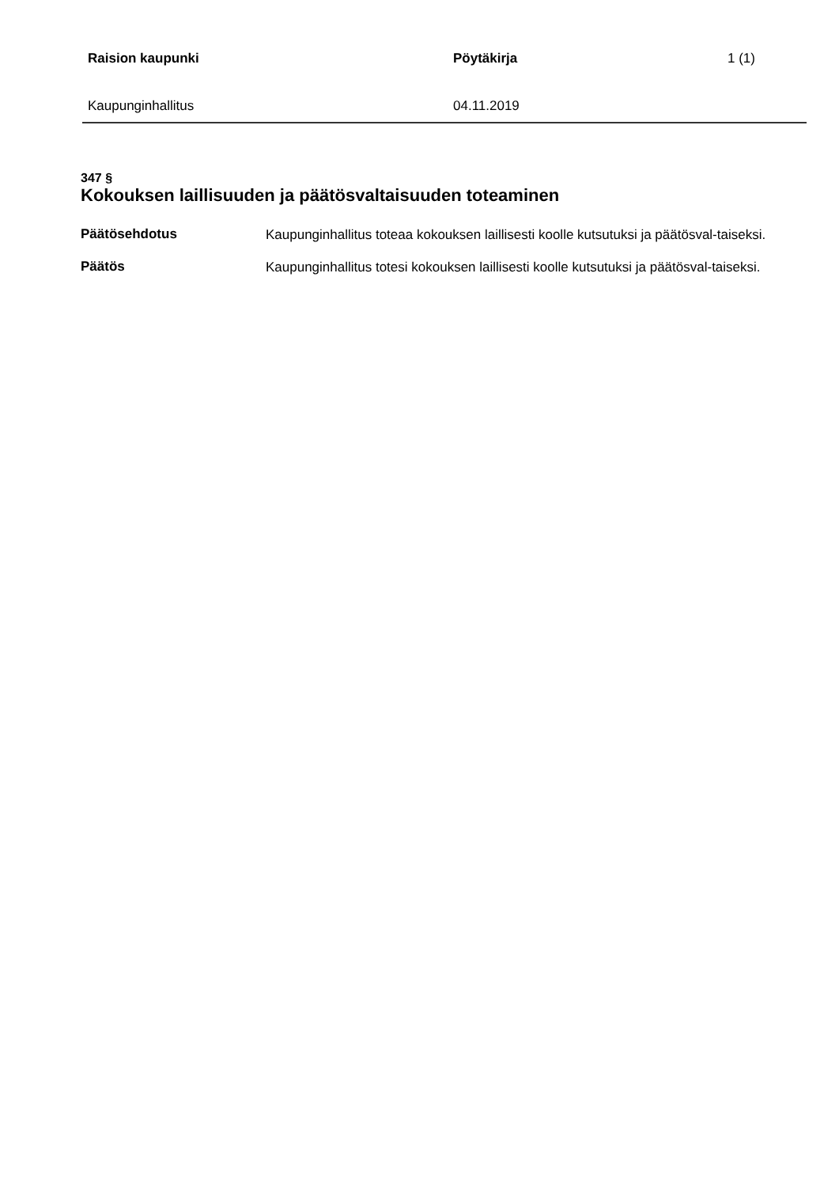Raision kaupunki Pöytäkirja 1 (1)
Kaupunginhallitus 04.11.2019
347 §
Kokouksen laillisuuden ja päätösvaltaisuuden toteaminen
Päätösehdotus
Kaupunginhallitus toteaa kokouksen laillisesti koolle kutsutuksi ja päätösval-taiseksi.
Päätös
Kaupunginhallitus totesi kokouksen laillisesti koolle kutsutuksi ja päätösval-taiseksi.